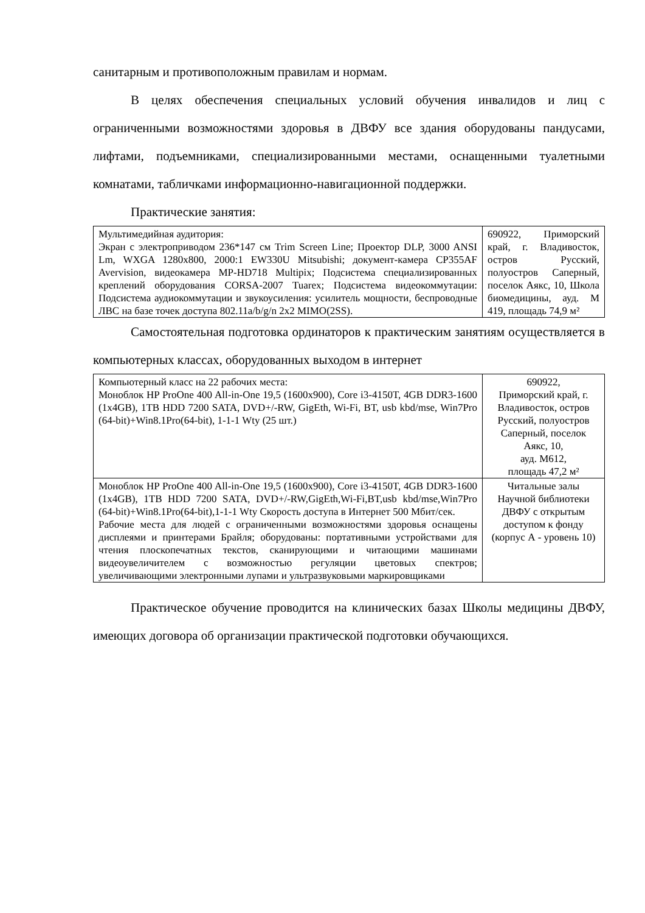санитарным и противоположным правилам и нормам.
В целях обеспечения специальных условий обучения инвалидов и лиц с ограниченными возможностями здоровья в ДВФУ все здания оборудованы пандусами, лифтами, подъемниками, специализированными местами, оснащенными туалетными комнатами, табличками информационно-навигационной поддержки.
Практические занятия:
| Мультимедийная аудитория: Экран с электроприводом 236*147 см Trim Screen Line; Проектор DLP, 3000 ANSI Lm, WXGA 1280x800, 2000:1 EW330U Mitsubishi; документ-камера CP355AF Avervision, видеокамера MP-HD718 Multipix; Подсистема специализированных креплений оборудования CORSA-2007 Tuarex; Подсистема видеокоммутации: Подсистема аудиокоммутации и звукоусиления: усилитель мощности, беспроводные ЛВС на базе точек доступа 802.11a/b/g/n 2x2 MIMO(2SS). | 690922, Приморский край, г. Владивосток, остров Русский, полуостров Саперный, поселок Аякс, 10, Школа биомедицины, ауд. М 419, площадь 74,9 м² |
Самостоятельная подготовка ординаторов к практическим занятиям осуществляется в компьютерных классах, оборудованных выходом в интернет
| Компьютерный класс на 22 рабочих места: Моноблок HP ProOne 400 All-in-One 19,5 (1600x900), Core i3-4150T, 4GB DDR3-1600 (1x4GB), 1TB HDD 7200 SATA, DVD+/-RW, GigEth, Wi-Fi, BT, usb kbd/mse, Win7Pro (64-bit)+Win8.1Pro(64-bit), 1-1-1 Wty (25 шт.) | 690922, Приморский край, г. Владивосток, остров Русский, полуостров Саперный, поселок Аякс, 10, ауд. М612, площадь 47,2 м² |
| Моноблок HP ProOne 400 All-in-One 19,5 (1600x900), Core i3-4150T, 4GB DDR3-1600 (1x4GB), 1TB HDD 7200 SATA, DVD+/-RW,GigEth,Wi-Fi,BT,usb kbd/mse,Win7Pro (64-bit)+Win8.1Pro(64-bit),1-1-1 Wty Скорость доступа в Интернет 500 Мбит/сек. Рабочие места для людей с ограниченными возможностями здоровья оснащены дисплеями и принтерами Брайля; оборудованы: портативными устройствами для чтения плоскопечатных текстов, сканирующими и читающими машинами видеоувеличителем с возможностью регуляции цветовых спектров; увеличивающими электронными лупами и ультразвуковыми маркировщиками | Читальные залы Научной библиотеки ДВФУ с открытым доступом к фонду (корпус А - уровень 10) |
Практическое обучение проводится на клинических базах Школы медицины ДВФУ, имеющих договора об организации практической подготовки обучающихся.